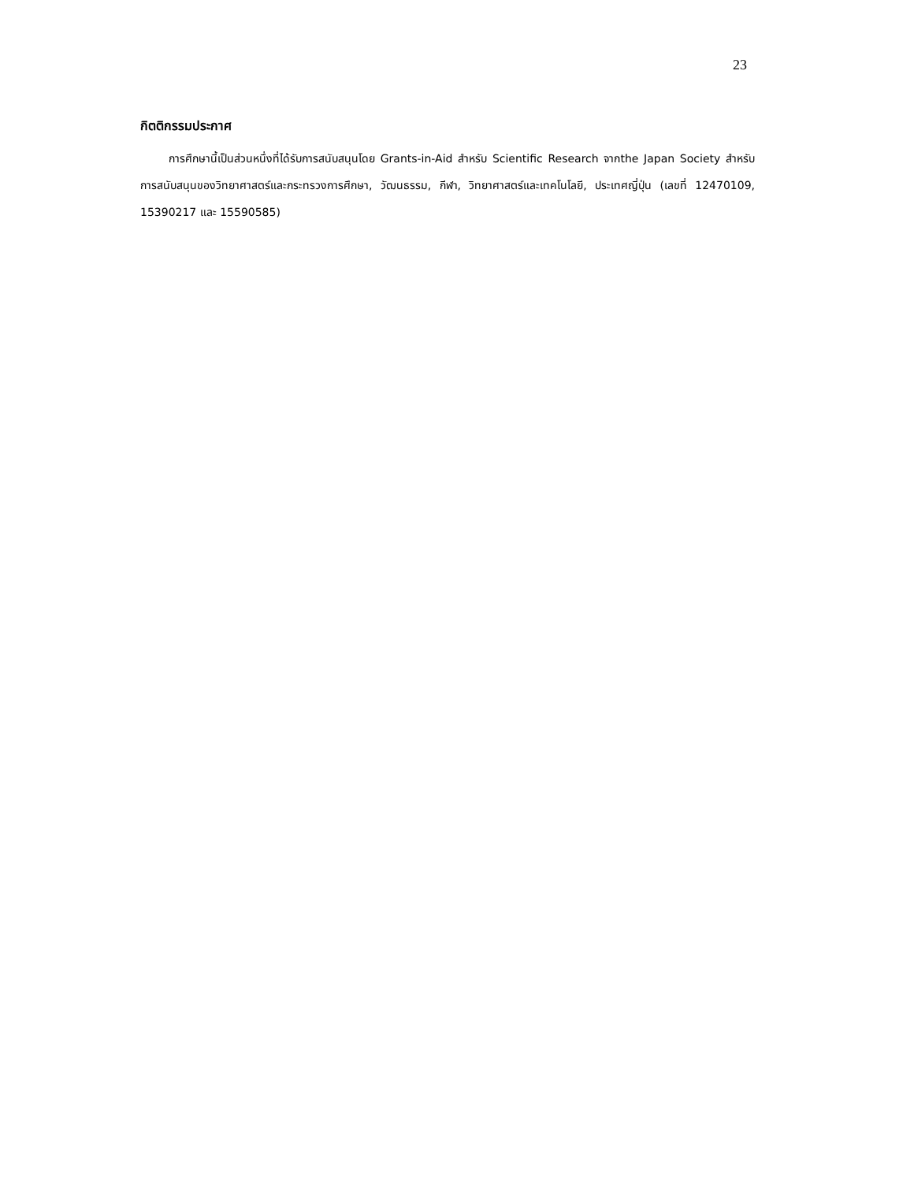23
กิตติกรรมประกาศ
การศึกษานี้เป็นส่วนหนึ่งที่ได้รับการสนับสนุนโดย Grants-in-Aid สำหรับ Scientific Research จากthe Japan Society สำหรับการสนับสนุนของวิทยาศาสตร์และกระทรวงการศึกษา, วัฒนธรรม, กีฬา, วิทยาศาสตร์และเทคโนโลยี, ประเทศญี่ปุ่น (เลขที่ 12470109, 15390217 และ 15590585)